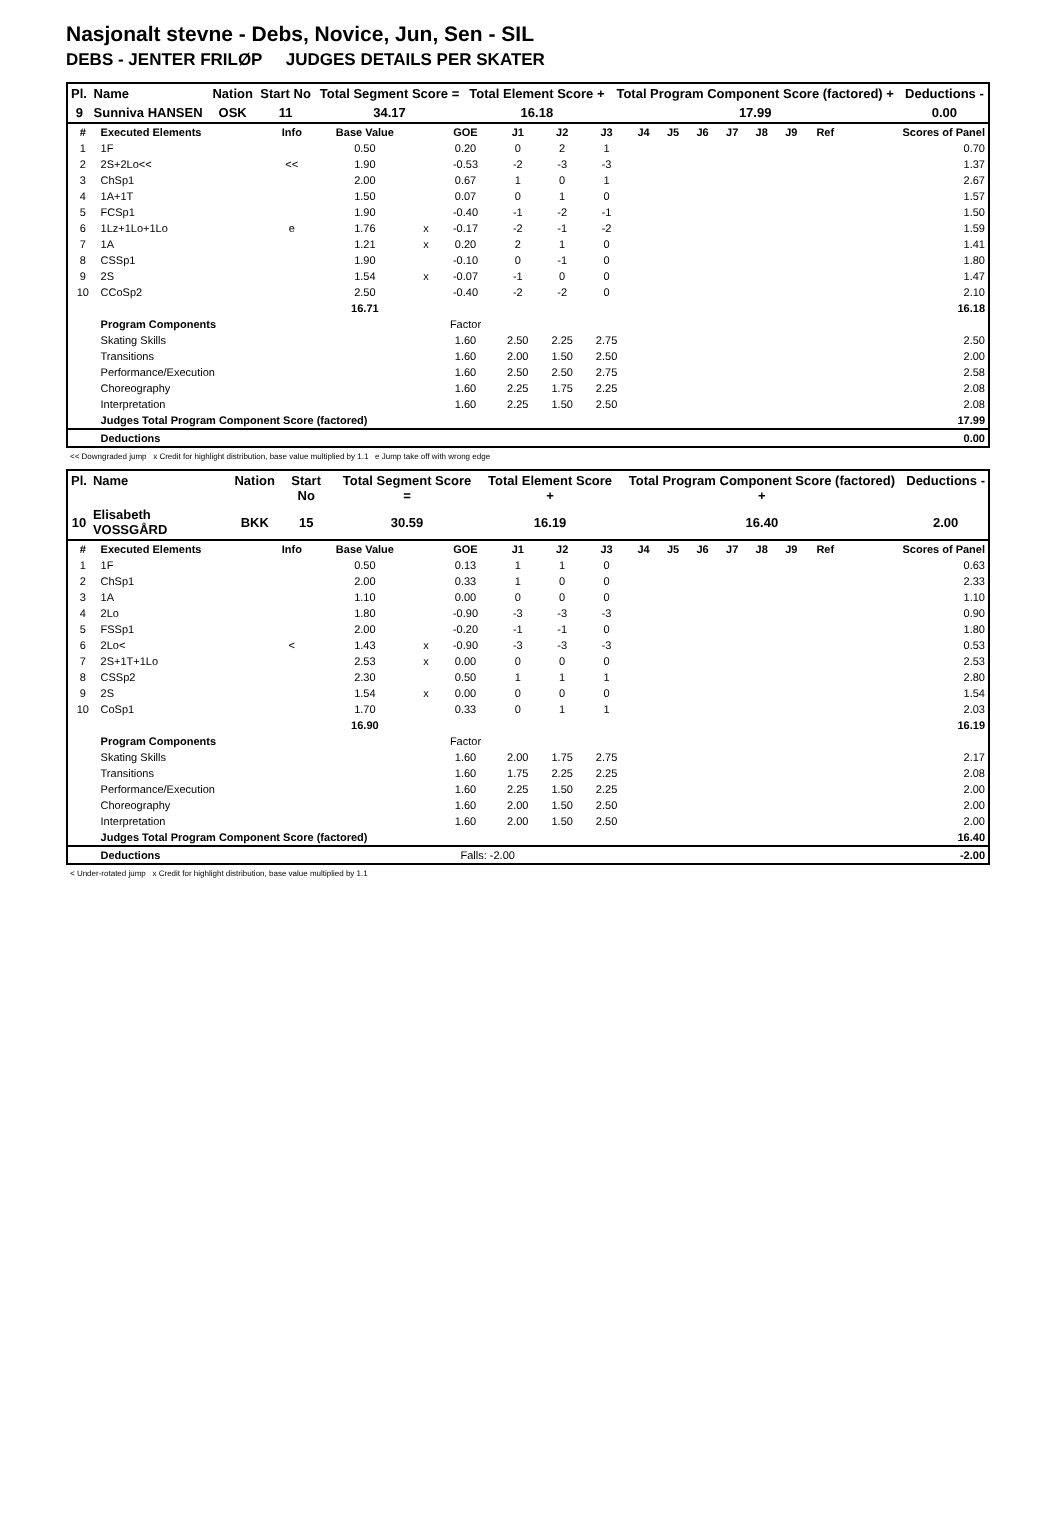Nasjonalt stevne - Debs, Novice, Jun, Sen - SIL
DEBS - JENTER FRILØP JUDGES DETAILS PER SKATER
| Pl. | Name | Nation | Start No | Total Segment Score = | Total Element Score + | Total Program Component Score (factored) + | Deductions - |
| --- | --- | --- | --- | --- | --- | --- | --- |
| 9 | Sunniva HANSEN | OSK | 11 | 34.17 | 16.18 | 17.99 | 0.00 |
| # | Executed Elements | Info | Base Value | | GOE | J1 | J2 | J3 | J4 | J5 | J6 | J7 | J8 | J9 | Ref | Scores of Panel |
| --- | --- | --- | --- | --- | --- | --- | --- | --- | --- | --- | --- | --- | --- | --- | --- | --- |
| 1 | 1F | | 0.50 | | 0.20 | 0 | 2 | 1 | | | | | | | | 0.70 |
| 2 | 2S+2Lo<< | << | 1.90 | | -0.53 | -2 | -3 | -3 | | | | | | | | 1.37 |
| 3 | ChSp1 | | 2.00 | | 0.67 | 1 | 0 | 1 | | | | | | | | 2.67 |
| 4 | 1A+1T | | 1.50 | | 0.07 | 0 | 1 | 0 | | | | | | | | 1.57 |
| 5 | FCSp1 | | 1.90 | | -0.40 | -1 | -2 | -1 | | | | | | | | 1.50 |
| 6 | 1Lz+1Lo+1Lo | e | 1.76 | x | -0.17 | -2 | -1 | -2 | | | | | | | | 1.59 |
| 7 | 1A | | 1.21 | x | 0.20 | 2 | 1 | 0 | | | | | | | | 1.41 |
| 8 | CSSp1 | | 1.90 | | -0.10 | 0 | -1 | 0 | | | | | | | | 1.80 |
| 9 | 2S | | 1.54 | x | -0.07 | -1 | 0 | 0 | | | | | | | | 1.47 |
| 10 | CCoSp2 | | 2.50 | | -0.40 | -2 | -2 | 0 | | | | | | | | 2.10 |
| | | | 16.71 | | | | | | | | | | | | | 16.18 |
| | Program Components | | | | Factor | | | | | | | | | | | |
| | Skating Skills | | | | 1.60 | 2.50 | 2.25 | 2.75 | | | | | | | | 2.50 |
| | Transitions | | | | 1.60 | 2.00 | 1.50 | 2.50 | | | | | | | | 2.00 |
| | Performance/Execution | | | | 1.60 | 2.50 | 2.50 | 2.75 | | | | | | | | 2.58 |
| | Choreography | | | | 1.60 | 2.25 | 1.75 | 2.25 | | | | | | | | 2.08 |
| | Interpretation | | | | 1.60 | 2.25 | 1.50 | 2.50 | | | | | | | | 2.08 |
| | Judges Total Program Component Score (factored) | | | | | | | | | | | | | | | 17.99 |
| | Deductions | | | | | | | | | | | | | | | 0.00 |
<< Downgraded jump x Credit for highlight distribution, base value multiplied by 1.1 e Jump take off with wrong edge
| Pl. | Name | Nation | Start No | Total Segment Score = | Total Element Score + | Total Program Component Score (factored) + | Deductions - |
| --- | --- | --- | --- | --- | --- | --- | --- |
| 10 | Elisabeth VOSSGÅRD | BKK | 15 | 30.59 | 16.19 | 16.40 | 2.00 |
| # | Executed Elements | Info | Base Value | | GOE | J1 | J2 | J3 | J4 | J5 | J6 | J7 | J8 | J9 | Ref | Scores of Panel |
| --- | --- | --- | --- | --- | --- | --- | --- | --- | --- | --- | --- | --- | --- | --- | --- | --- |
| 1 | 1F | | 0.50 | | 0.13 | 1 | 1 | 0 | | | | | | | | 0.63 |
| 2 | ChSp1 | | 2.00 | | 0.33 | 1 | 0 | 0 | | | | | | | | 2.33 |
| 3 | 1A | | 1.10 | | 0.00 | 0 | 0 | 0 | | | | | | | | 1.10 |
| 4 | 2Lo | | 1.80 | | -0.90 | -3 | -3 | -3 | | | | | | | | 0.90 |
| 5 | FSSp1 | | 2.00 | | -0.20 | -1 | -1 | 0 | | | | | | | | 1.80 |
| 6 | 2Lo< | < | 1.43 | x | -0.90 | -3 | -3 | -3 | | | | | | | | 0.53 |
| 7 | 2S+1T+1Lo | | 2.53 | x | 0.00 | 0 | 0 | 0 | | | | | | | | 2.53 |
| 8 | CSSp2 | | 2.30 | | 0.50 | 1 | 1 | 1 | | | | | | | | 2.80 |
| 9 | 2S | | 1.54 | x | 0.00 | 0 | 0 | 0 | | | | | | | | 1.54 |
| 10 | CoSp1 | | 1.70 | | 0.33 | 0 | 1 | 1 | | | | | | | | 2.03 |
| | | | 16.90 | | | | | | | | | | | | | 16.19 |
| | Program Components | | | | Factor | | | | | | | | | | | |
| | Skating Skills | | | | 1.60 | 2.00 | 1.75 | 2.75 | | | | | | | | 2.17 |
| | Transitions | | | | 1.60 | 1.75 | 2.25 | 2.25 | | | | | | | | 2.08 |
| | Performance/Execution | | | | 1.60 | 2.25 | 1.50 | 2.25 | | | | | | | | 2.00 |
| | Choreography | | | | 1.60 | 2.00 | 1.50 | 2.50 | | | | | | | | 2.00 |
| | Interpretation | | | | 1.60 | 2.00 | 1.50 | 2.50 | | | | | | | | 2.00 |
| | Judges Total Program Component Score (factored) | | | | | | | | | | | | | | | 16.40 |
| | Deductions | | | | Falls: -2.00 | | | | | | | | | | | -2.00 |
< Under-rotated jump x Credit for highlight distribution, base value multiplied by 1.1